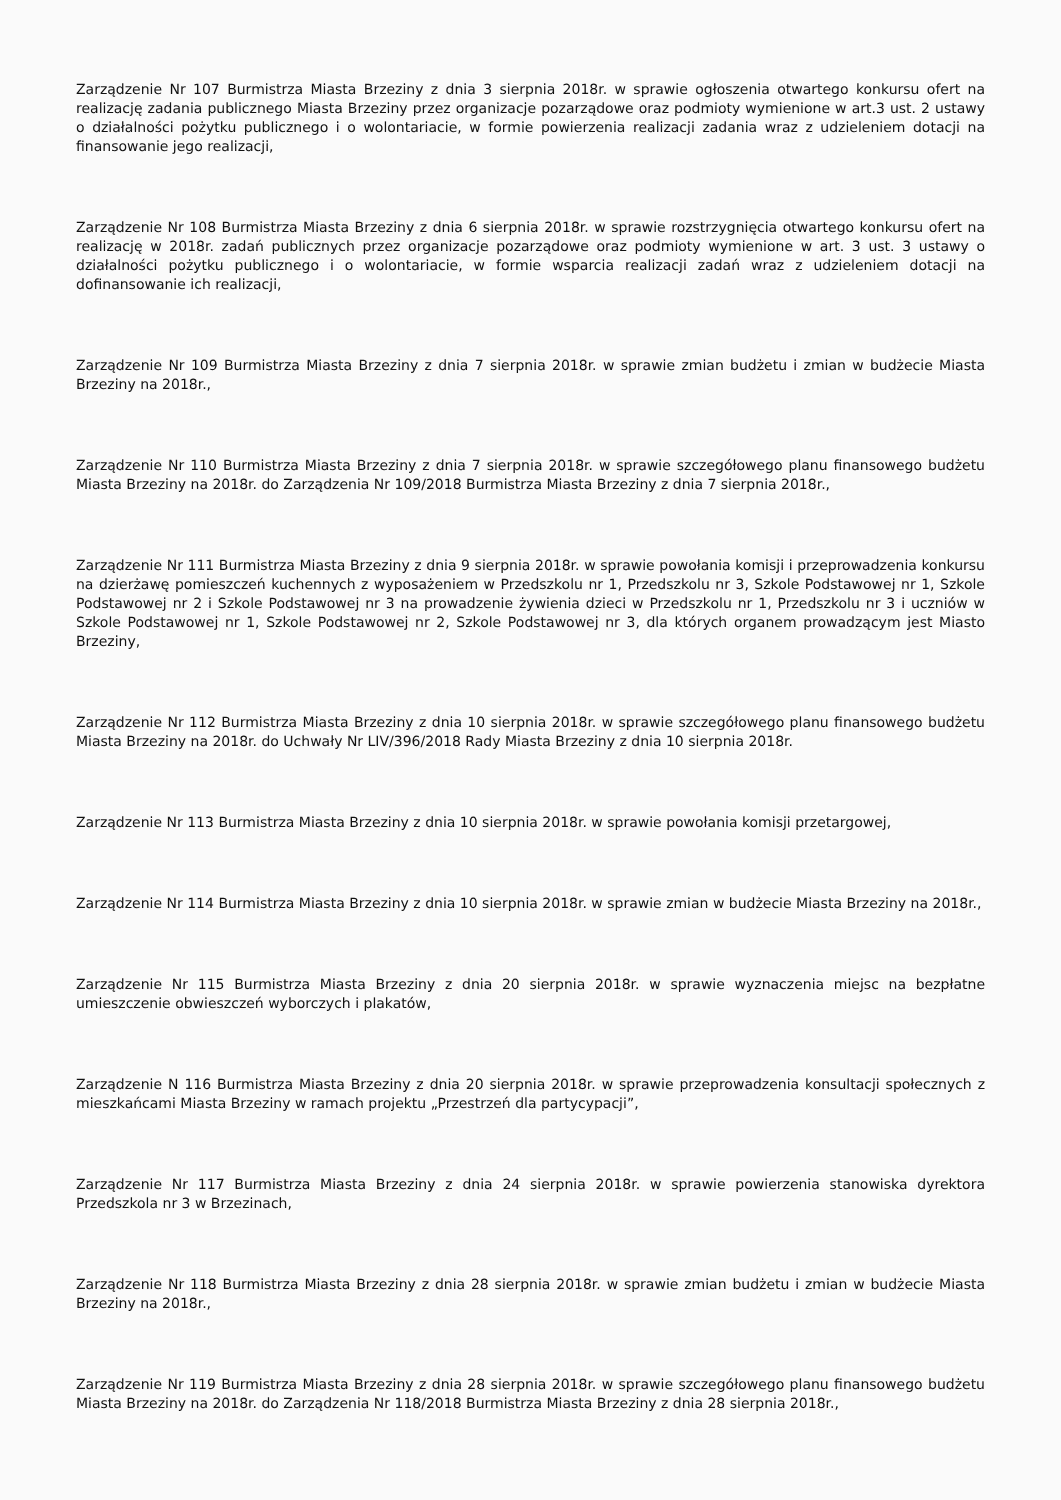Zarządzenie Nr 107 Burmistrza Miasta Brzeziny z dnia 3 sierpnia 2018r. w sprawie ogłoszenia otwartego konkursu ofert na realizację zadania publicznego Miasta Brzeziny przez organizacje pozarządowe oraz podmioty wymienione w art.3 ust. 2 ustawy o działalności pożytku publicznego i o wolontariacie, w formie powierzenia realizacji zadania wraz z udzieleniem dotacji na finansowanie jego realizacji,
Zarządzenie Nr 108 Burmistrza Miasta Brzeziny z dnia 6 sierpnia 2018r. w sprawie rozstrzygnięcia otwartego konkursu ofert na realizację w 2018r. zadań publicznych przez organizacje pozarządowe oraz podmioty wymienione w art. 3 ust. 3 ustawy o działalności pożytku publicznego i o wolontariacie, w formie wsparcia realizacji zadań wraz z udzieleniem dotacji na dofinansowanie ich realizacji,
Zarządzenie Nr 109 Burmistrza Miasta Brzeziny z dnia 7 sierpnia 2018r. w sprawie zmian budżetu i zmian w budżecie Miasta Brzeziny na 2018r.,
Zarządzenie Nr 110 Burmistrza Miasta Brzeziny z dnia 7 sierpnia 2018r. w sprawie szczegółowego planu finansowego budżetu Miasta Brzeziny na 2018r. do Zarządzenia Nr 109/2018 Burmistrza Miasta Brzeziny z dnia 7 sierpnia 2018r.,
Zarządzenie Nr 111 Burmistrza Miasta Brzeziny z dnia 9 sierpnia 2018r. w sprawie powołania komisji i przeprowadzenia konkursu na dzierżawę pomieszczeń kuchennych z wyposażeniem w Przedszkolu nr 1, Przedszkolu nr 3, Szkole Podstawowej nr 1, Szkole Podstawowej nr 2 i Szkole Podstawowej nr 3 na prowadzenie żywienia dzieci w Przedszkolu nr 1, Przedszkolu nr 3 i uczniów w Szkole Podstawowej nr 1, Szkole Podstawowej nr 2, Szkole Podstawowej nr 3, dla których organem prowadzącym jest Miasto Brzeziny,
Zarządzenie Nr 112 Burmistrza Miasta Brzeziny z dnia 10 sierpnia 2018r. w sprawie szczegółowego planu finansowego budżetu Miasta Brzeziny na 2018r. do Uchwały Nr LIV/396/2018 Rady Miasta Brzeziny z dnia 10 sierpnia 2018r.
Zarządzenie Nr 113 Burmistrza Miasta Brzeziny z dnia 10 sierpnia 2018r. w sprawie powołania komisji przetargowej,
Zarządzenie Nr 114 Burmistrza Miasta Brzeziny z dnia 10 sierpnia 2018r. w sprawie zmian w budżecie Miasta Brzeziny na 2018r.,
Zarządzenie Nr 115 Burmistrza Miasta Brzeziny z dnia 20 sierpnia 2018r. w sprawie wyznaczenia miejsc na bezpłatne umieszczenie obwieszczeń wyborczych i plakatów,
Zarządzenie N 116 Burmistrza Miasta Brzeziny z dnia 20 sierpnia 2018r. w sprawie przeprowadzenia konsultacji społecznych z mieszkańcami Miasta Brzeziny w ramach projektu „Przestrzeń dla partycypacji”,
Zarządzenie Nr 117 Burmistrza Miasta Brzeziny z dnia 24 sierpnia 2018r. w sprawie powierzenia stanowiska dyrektora Przedszkola nr 3 w Brzezinach,
Zarządzenie Nr 118 Burmistrza Miasta Brzeziny z dnia 28 sierpnia 2018r. w sprawie zmian budżetu i zmian w budżecie Miasta Brzeziny na 2018r.,
Zarządzenie Nr 119 Burmistrza Miasta Brzeziny z dnia 28 sierpnia 2018r. w sprawie szczegółowego planu finansowego budżetu Miasta Brzeziny na 2018r. do Zarządzenia Nr 118/2018 Burmistrza Miasta Brzeziny z dnia 28 sierpnia 2018r.,